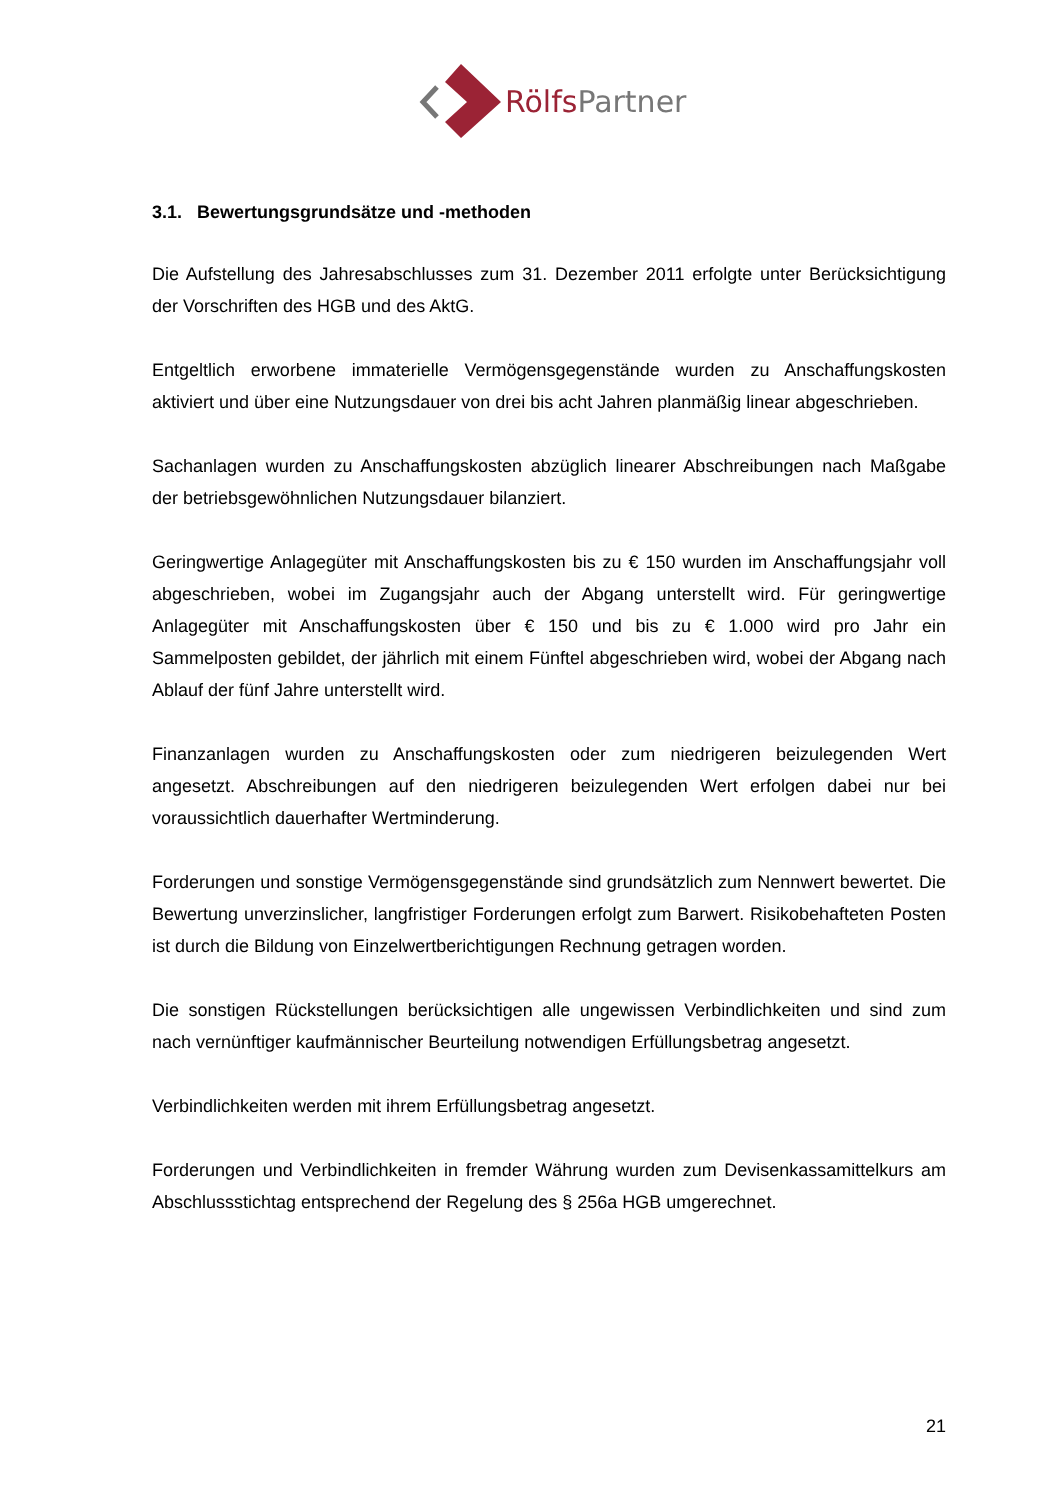RölfsPartner
3.1. Bewertungsgrundsätze und -methoden
Die Aufstellung des Jahresabschlusses zum 31. Dezember 2011 erfolgte unter Berücksichtigung der Vorschriften des HGB und des AktG.
Entgeltlich erworbene immaterielle Vermögensgegenstände wurden zu Anschaffungskosten aktiviert und über eine Nutzungsdauer von drei bis acht Jahren planmäßig linear abgeschrieben.
Sachanlagen wurden zu Anschaffungskosten abzüglich linearer Abschreibungen nach Maßgabe der betriebsgewöhnlichen Nutzungsdauer bilanziert.
Geringwertige Anlagegüter mit Anschaffungskosten bis zu € 150 wurden im Anschaffungsjahr voll abgeschrieben, wobei im Zugangsjahr auch der Abgang unterstellt wird. Für geringwertige Anlagegüter mit Anschaffungskosten über € 150 und bis zu € 1.000 wird pro Jahr ein Sammelposten gebildet, der jährlich mit einem Fünftel abgeschrieben wird, wobei der Abgang nach Ablauf der fünf Jahre unterstellt wird.
Finanzanlagen wurden zu Anschaffungskosten oder zum niedrigeren beizulegenden Wert angesetzt. Abschreibungen auf den niedrigeren beizulegenden Wert erfolgen dabei nur bei voraussichtlich dauerhafter Wertminderung.
Forderungen und sonstige Vermögensgegenstände sind grundsätzlich zum Nennwert bewertet. Die Bewertung unverzinslicher, langfristiger Forderungen erfolgt zum Barwert. Risikobehafteten Posten ist durch die Bildung von Einzelwertberichtigungen Rechnung getragen worden.
Die sonstigen Rückstellungen berücksichtigen alle ungewissen Verbindlichkeiten und sind zum nach vernünftiger kaufmännischer Beurteilung notwendigen Erfüllungsbetrag angesetzt.
Verbindlichkeiten werden mit ihrem Erfüllungsbetrag angesetzt.
Forderungen und Verbindlichkeiten in fremder Währung wurden zum Devisenkassamittelkurs am Abschlussstichtag entsprechend der Regelung des § 256a HGB umgerechnet.
21